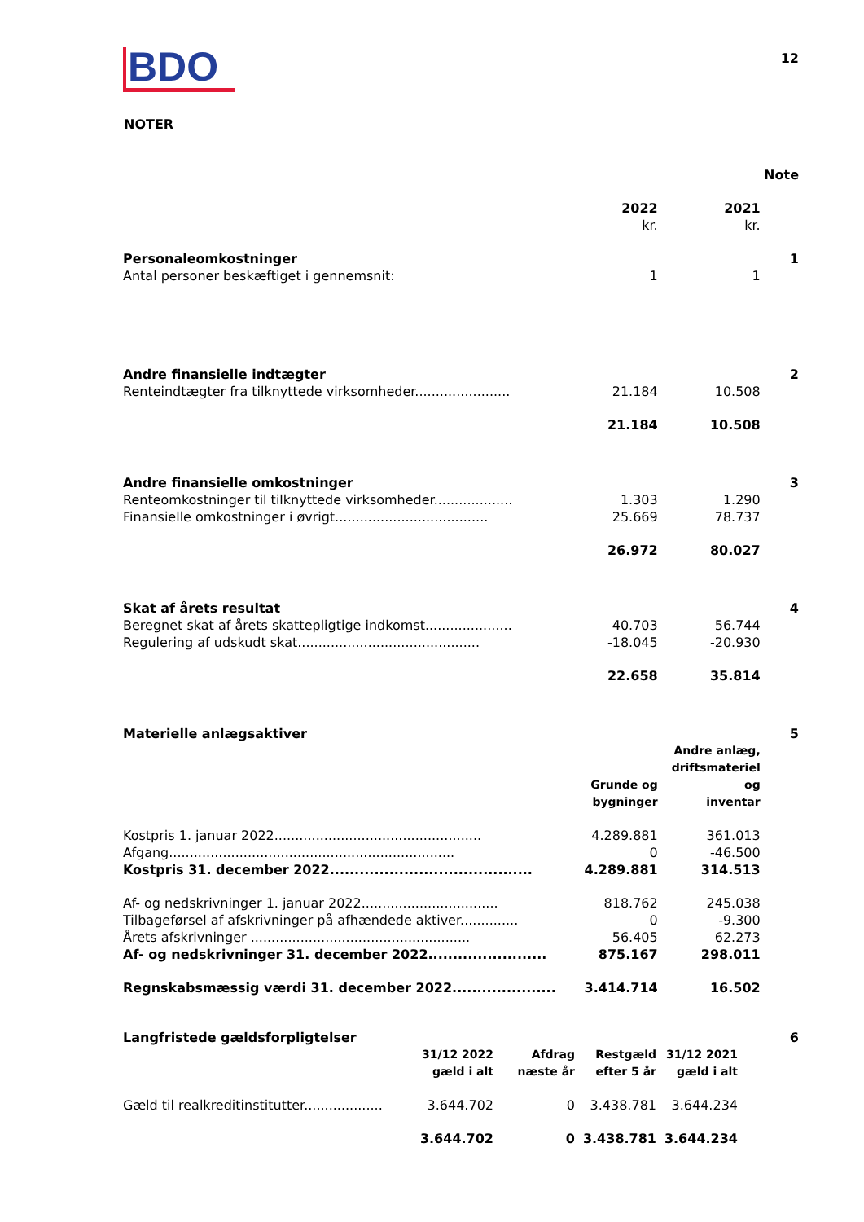BDO
12
NOTER
| | | | Note |
| | 2022 | 2021 | |
| | kr. | kr. | |
| Personaleomkostninger | | | 1 |
| Antal personer beskæftiget i gennemsnit: | 1 | 1 | |
| Andre finansielle indtægter | | | 2 |
| Renteindtægter fra tilknyttede virksomheder....................... | 21.184 | 10.508 | |
| | 21.184 | 10.508 | |
| Andre finansielle omkostninger | | | 3 |
| Renteomkostninger til tilknyttede virksomheder................... | 1.303 | 1.290 | |
| Finansielle omkostninger i øvrigt..................................... | 25.669 | 78.737 | |
| | 26.972 | 80.027 | |
| Skat af årets resultat | | | 4 |
| Beregnet skat af årets skattepligtige indkomst..................... | 40.703 | 56.744 | |
| Regulering af udskudt skat............................................ | -18.045 | -20.930 | |
| | 22.658 | 35.814 | |
| Materielle anlægsaktiver | | | 5 |
| | Grunde og bygninger | Andre anlæg, driftsmateriel og inventar | |
| Kostpris 1. januar 2022.................................................. | 4.289.881 | 361.013 | |
| Afgang..................................................................... | 0 | -46.500 | |
| Kostpris 31. december 2022......................................... | 4.289.881 | 314.513 | |
| Af- og nedskrivninger 1. januar 2022................................. | 818.762 | 245.038 | |
| Tilbageførsel af afskrivninger på afhændede aktiver.............. | 0 | -9.300 | |
| Årets afskrivninger ..................................................... | 56.405 | 62.273 | |
| Af- og nedskrivninger 31. december 2022........................ | 875.167 | 298.011 | |
| Regnskabsmæssig værdi 31. december 2022..................... | 3.414.714 | 16.502 | |
| Langfristede gældsforpligtelser | | | | | 6 |
| | 31/12 2022 gæld i alt | Afdrag næste år | Restgæld efter 5 år | 31/12 2021 gæld i alt | |
| Gæld til realkreditinstitutter................... | 3.644.702 | 0 | 3.438.781 | 3.644.234 | |
| | 3.644.702 | 0 | 3.438.781 | 3.644.234 | |